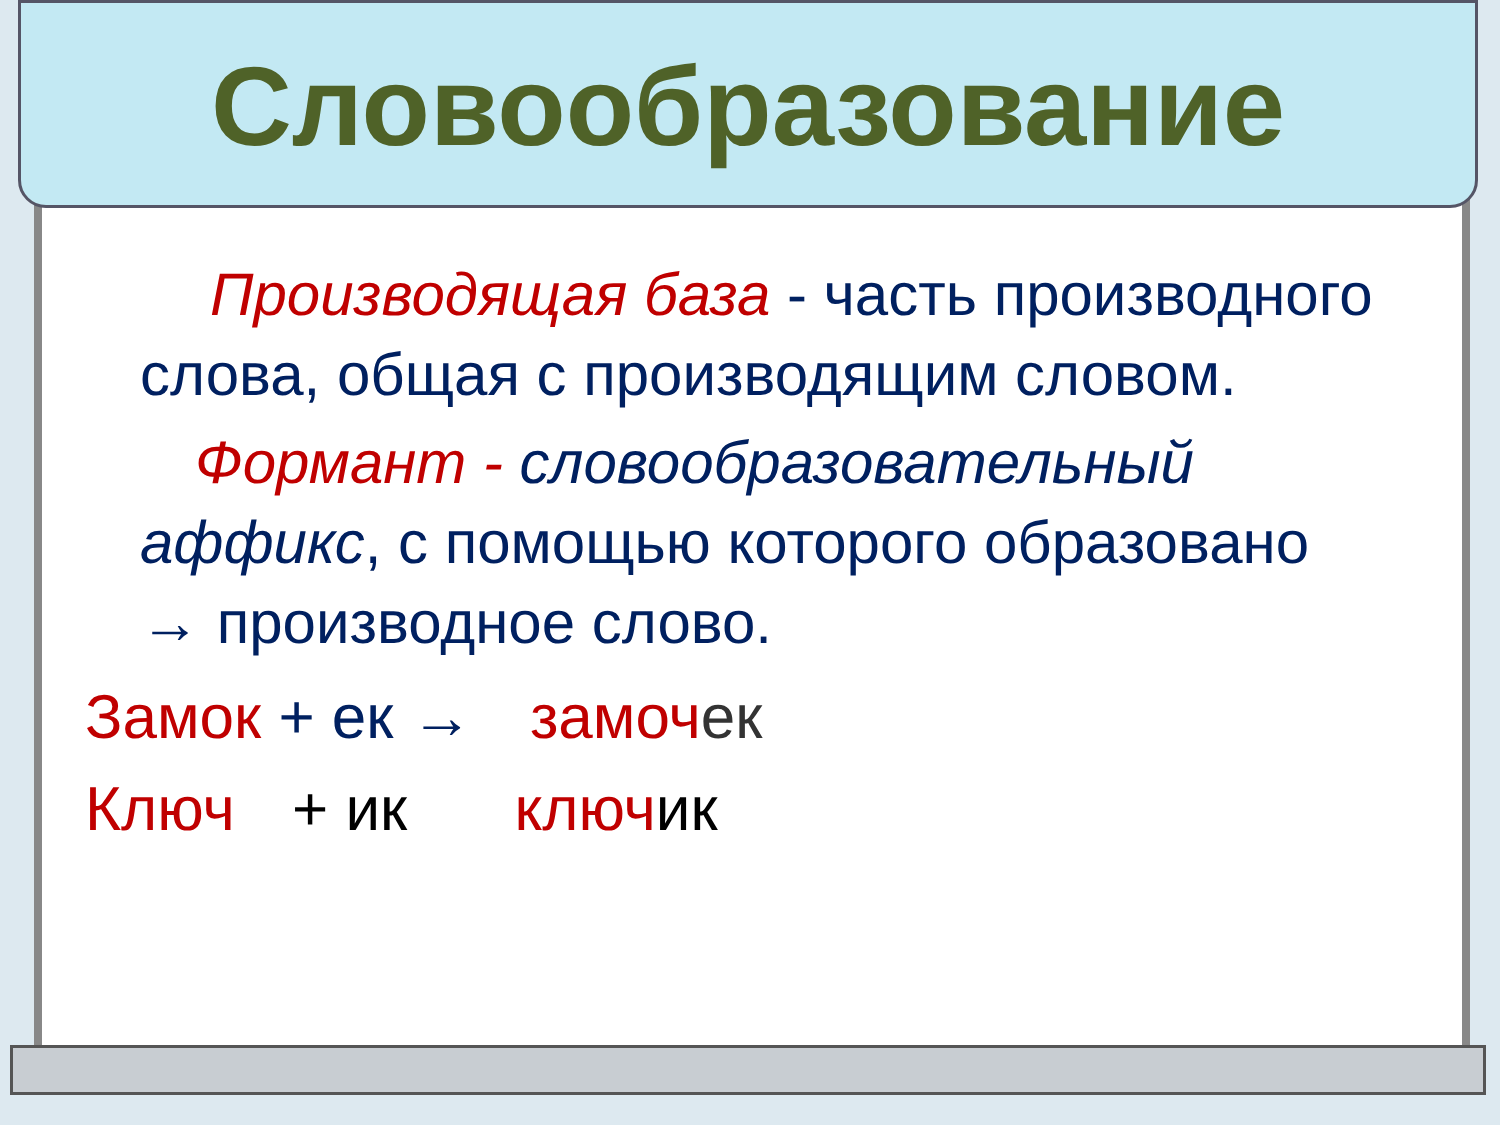Словообразование
Производящая база - часть производного слова, общая с производящим словом.
Формант - словообразовательный аффикс, с помощью которого образовано → производное слово.
Замок + ек → замоч ек
Ключ + ик ключ ик